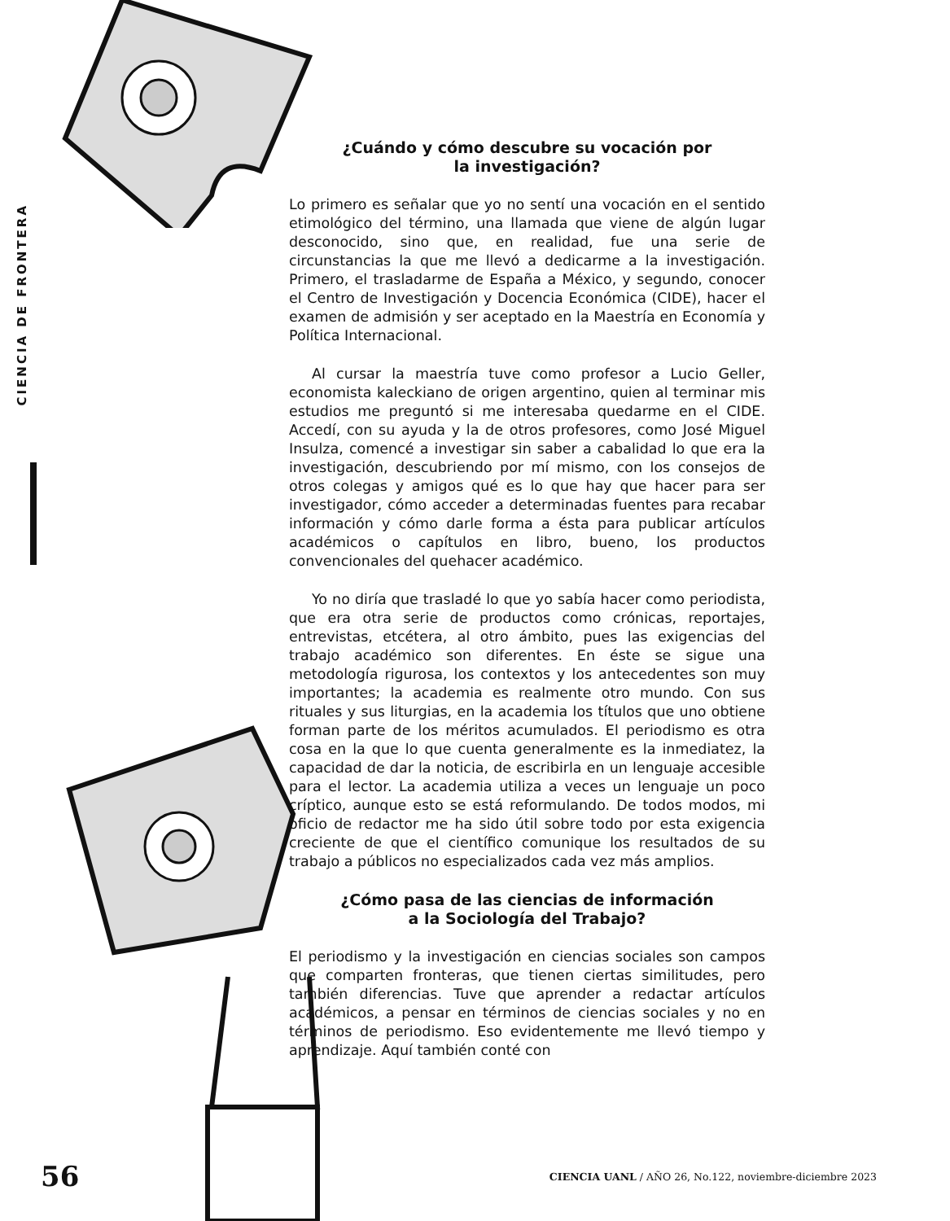CIENCIA DE FRONTERA
¿Cuándo y cómo descubre su vocación por
la investigación?
Lo primero es señalar que yo no sentí una vocación en el sentido etimológico del término, una llamada que viene de algún lugar desconocido, sino que, en realidad, fue una serie de circunstancias la que me llevó a dedicarme a la investigación. Primero, el trasladarme de España a México, y segundo, conocer el Centro de Investigación y Docencia Económica (CIDE), hacer el examen de admisión y ser aceptado en la Maestría en Economía y Política Internacional.
Al cursar la maestría tuve como profesor a Lucio Geller, economista kaleckiano de origen argentino, quien al terminar mis estudios me preguntó si me interesaba quedarme en el CIDE. Accedí, con su ayuda y la de otros profesores, como José Miguel Insulza, comencé a investigar sin saber a cabalidad lo que era la investigación, descubriendo por mí mismo, con los consejos de otros colegas y amigos qué es lo que hay que hacer para ser investigador, cómo acceder a determinadas fuentes para recabar información y cómo darle forma a ésta para publicar artículos académicos o capítulos en libro, bueno, los productos convencionales del quehacer académico.
Yo no diría que trasladé lo que yo sabía hacer como periodista, que era otra serie de productos como crónicas, reportajes, entrevistas, etcétera, al otro ámbito, pues las exigencias del trabajo académico son diferentes. En éste se sigue una metodología rigurosa, los contextos y los antecedentes son muy importantes; la academia es realmente otro mundo. Con sus rituales y sus liturgias, en la academia los títulos que uno obtiene forman parte de los méritos acumulados. El periodismo es otra cosa en la que lo que cuenta generalmente es la inmediatez, la capacidad de dar la noticia, de escribirla en un lenguaje accesible para el lector. La academia utiliza a veces un lenguaje un poco críptico, aunque esto se está reformulando. De todos modos, mi oficio de redactor me ha sido útil sobre todo por esta exigencia creciente de que el científico comunique los resultados de su trabajo a públicos no especializados cada vez más amplios.
¿Cómo pasa de las ciencias de información
a la Sociología del Trabajo?
El periodismo y la investigación en ciencias sociales son campos que comparten fronteras, que tienen ciertas similitudes, pero también diferencias. Tuve que aprender a redactar artículos académicos, a pensar en términos de ciencias sociales y no en términos de periodismo. Eso evidentemente me llevó tiempo y aprendizaje. Aquí también conté con
56 CIENCIA UANL / AÑO 26, No.122, noviembre-diciembre 2023